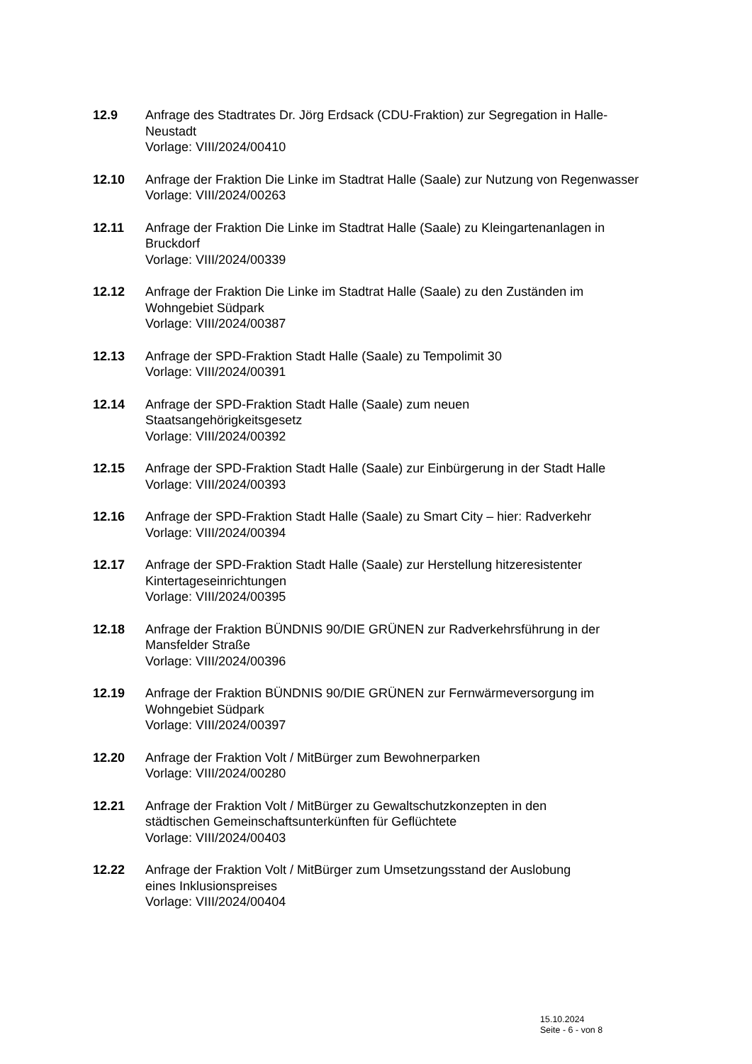12.9 Anfrage des Stadtrates Dr. Jörg Erdsack (CDU-Fraktion) zur Segregation in Halle-Neustadt
Vorlage: VIII/2024/00410
12.10 Anfrage der Fraktion Die Linke im Stadtrat Halle (Saale) zur Nutzung von Regenwasser
Vorlage: VIII/2024/00263
12.11 Anfrage der Fraktion Die Linke im Stadtrat Halle (Saale) zu Kleingartenanlagen in Bruckdorf
Vorlage: VIII/2024/00339
12.12 Anfrage der Fraktion Die Linke im Stadtrat Halle (Saale) zu den Zuständen im Wohngebiet Südpark
Vorlage: VIII/2024/00387
12.13 Anfrage der SPD-Fraktion Stadt Halle (Saale) zu Tempolimit 30
Vorlage: VIII/2024/00391
12.14 Anfrage der SPD-Fraktion Stadt Halle (Saale) zum neuen
Staatsangehörigkeitsgesetz
Vorlage: VIII/2024/00392
12.15 Anfrage der SPD-Fraktion Stadt Halle (Saale) zur Einbürgerung in der Stadt Halle
Vorlage: VIII/2024/00393
12.16 Anfrage der SPD-Fraktion Stadt Halle (Saale) zu Smart City – hier: Radverkehr
Vorlage: VIII/2024/00394
12.17 Anfrage der SPD-Fraktion Stadt Halle (Saale) zur Herstellung hitzeresistenter Kintertageseinrichtungen
Vorlage: VIII/2024/00395
12.18 Anfrage der Fraktion BÜNDNIS 90/DIE GRÜNEN zur Radverkehrsführung in der Mansfelder Straße
Vorlage: VIII/2024/00396
12.19 Anfrage der Fraktion BÜNDNIS 90/DIE GRÜNEN zur Fernwärmeversorgung im Wohngebiet Südpark
Vorlage: VIII/2024/00397
12.20 Anfrage der Fraktion Volt / MitBürger zum Bewohnerparken
Vorlage: VIII/2024/00280
12.21 Anfrage der Fraktion Volt / MitBürger zu Gewaltschutzkonzepten in den
städtischen Gemeinschaftsunterkünften für Geflüchtete
Vorlage: VIII/2024/00403
12.22 Anfrage der Fraktion Volt / MitBürger zum Umsetzungsstand der Auslobung
eines Inklusionspreises
Vorlage: VIII/2024/00404
15.10.2024
Seite - 6 - von 8